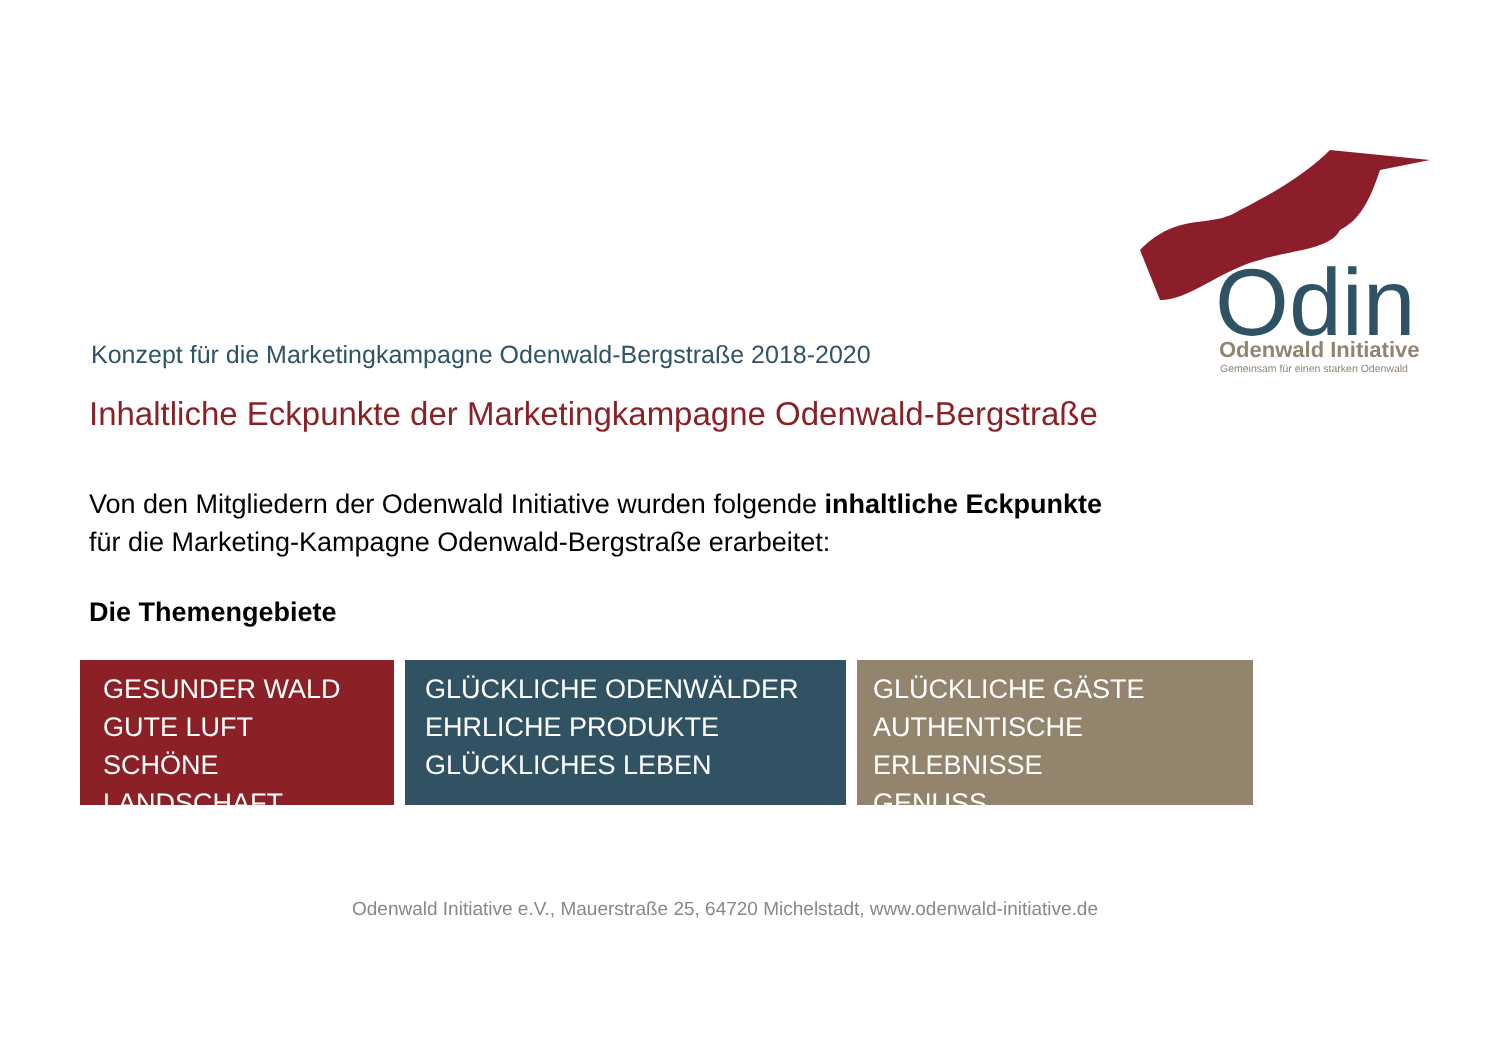Odin
Odenwald Initiative
Gemeinsam für einen starken Odenwald
Konzept für die Marketingkampagne Odenwald-Bergstraße 2018-2020
Inhaltliche Eckpunkte der Marketingkampagne Odenwald-Bergstraße
Von den Mitgliedern der Odenwald Initiative wurden folgende inhaltliche Eckpunkte
für die Marketing-Kampagne Odenwald-Bergstraße erarbeitet:
Die Themengebiete
GESUNDER WALD
GUTE LUFT
SCHÖNE LANDSCHAFT
GLÜCKLICHE ODENWÄLDER
EHRLICHE PRODUKTE
GLÜCKLICHES LEBEN
GLÜCKLICHE GÄSTE
AUTHENTISCHE ERLEBNISSE
GENUSS
Odenwald Initiative e.V., Mauerstraße 25, 64720 Michelstadt, www.odenwald-initiative.de